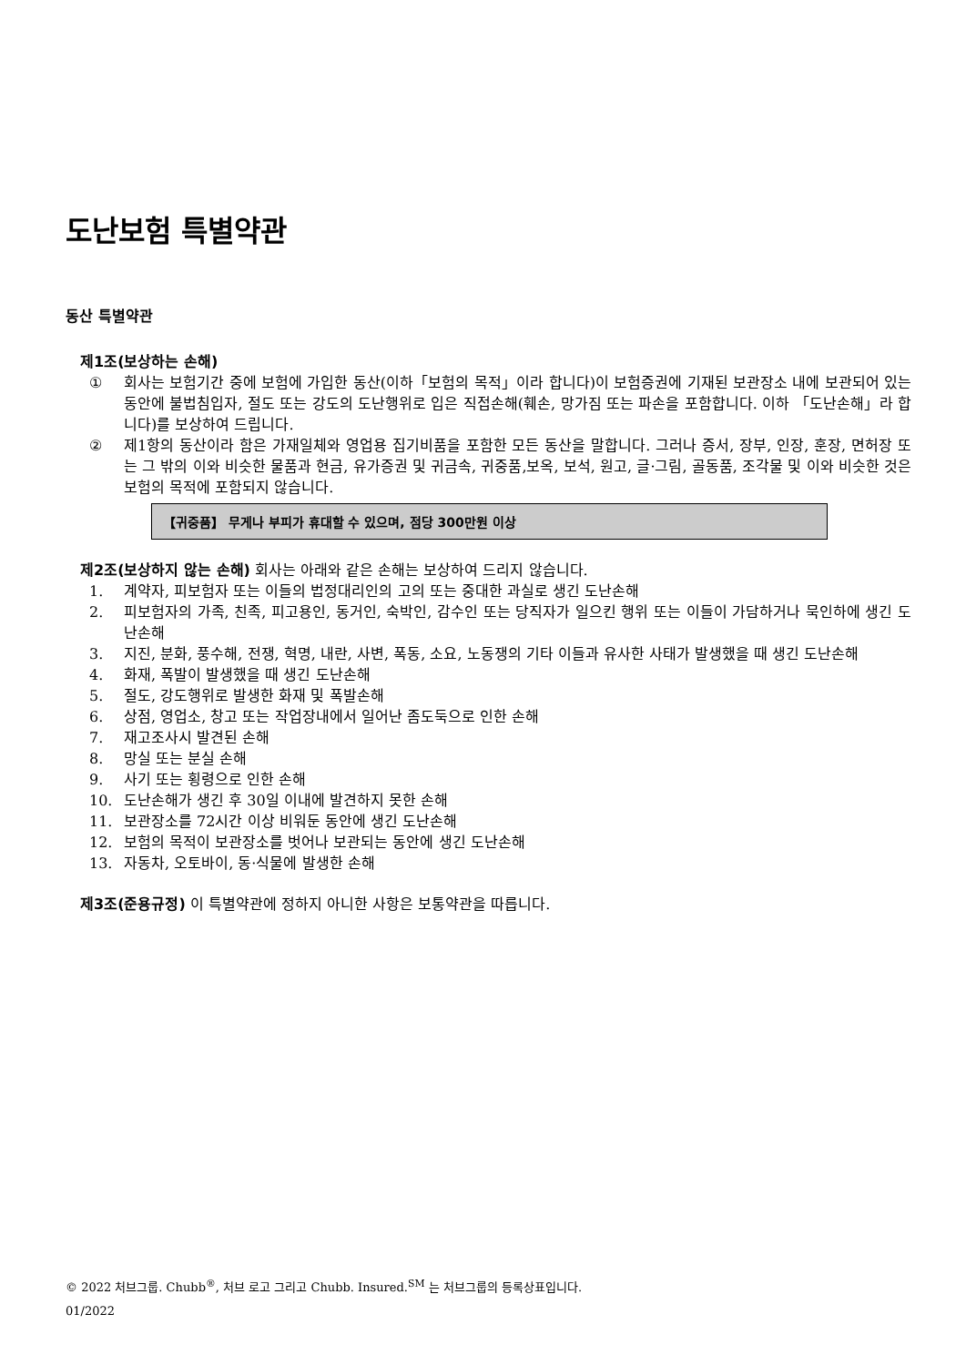도난보험 특별약관
동산 특별약관
제1조(보상하는 손해)
① 회사는 보험기간 중에 보험에 가입한 동산(이하「보험의 목적」이라 합니다)이 보험증권에 기재된 보관장소 내에 보관되어 있는 동안에 불법침입자, 절도 또는 강도의 도난행위로 입은 직접손해(훼손, 망가짐 또는 파손을 포함합니다. 이하 「도난손해」라 합니다)를 보상하여 드립니다.
② 제1항의 동산이라 함은 가재일체와 영업용 집기비품을 포함한 모든 동산을 말합니다. 그러나 증서, 장부, 인장, 훈장, 면허장 또는 그 밖의 이와 비슷한 물품과 현금, 유가증권 및 귀금속, 귀중품,보옥, 보석, 원고, 글·그림, 골동품, 조각물 및 이와 비슷한 것은 보험의 목적에 포함되지 않습니다.
【귀중품】 무게나 부피가 휴대할 수 있으며, 점당 300만원 이상
제2조(보상하지 않는 손해) 회사는 아래와 같은 손해는 보상하여 드리지 않습니다.
1. 계약자, 피보험자 또는 이들의 법정대리인의 고의 또는 중대한 과실로 생긴 도난손해
2. 피보험자의 가족, 친족, 피고용인, 동거인, 숙박인, 감수인 또는 당직자가 일으킨 행위 또는 이들이 가담하거나 묵인하에 생긴 도난손해
3. 지진, 분화, 풍수해, 전쟁, 혁명, 내란, 사변, 폭동, 소요, 노동쟁의 기타 이들과 유사한 사태가 발생했을 때 생긴 도난손해
4. 화재, 폭발이 발생했을 때 생긴 도난손해
5. 절도, 강도행위로 발생한 화재 및 폭발손해
6. 상점, 영업소, 창고 또는 작업장내에서 일어난 좀도둑으로 인한 손해
7. 재고조사시 발견된 손해
8. 망실 또는 분실 손해
9. 사기 또는 횡령으로 인한 손해
10. 도난손해가 생긴 후 30일 이내에 발견하지 못한 손해
11. 보관장소를 72시간 이상 비워둔 동안에 생긴 도난손해
12. 보험의 목적이 보관장소를 벗어나 보관되는 동안에 생긴 도난손해
13. 자동차, 오토바이, 동·식물에 발생한 손해
제3조(준용규정) 이 특별약관에 정하지 아니한 사항은 보통약관을 따릅니다.
© 2022 처브그룹. Chubb<sup>®</sup>, 처브 로고 그리고 Chubb. Insured.<sup>SM</sup> 는 처브그룹의 등록상표입니다.
01/2022